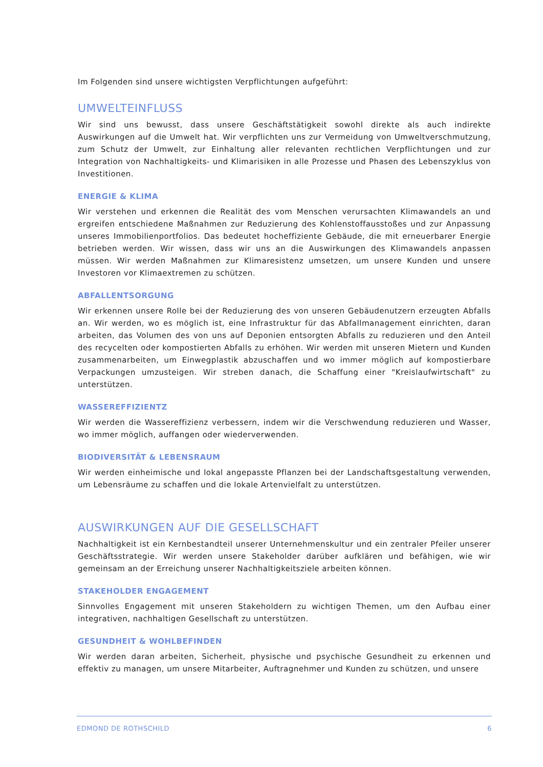Im Folgenden sind unsere wichtigsten Verpflichtungen aufgeführt:
UMWELTEINFLUSS
Wir sind uns bewusst, dass unsere Geschäftstätigkeit sowohl direkte als auch indirekte Auswirkungen auf die Umwelt hat. Wir verpflichten uns zur Vermeidung von Umweltverschmutzung, zum Schutz der Umwelt, zur Einhaltung aller relevanten rechtlichen Verpflichtungen und zur Integration von Nachhaltigkeits- und Klimarisiken in alle Prozesse und Phasen des Lebenszyklus von Investitionen.
ENERGIE & KLIMA
Wir verstehen und erkennen die Realität des vom Menschen verursachten Klimawandels an und ergreifen entschiedene Maßnahmen zur Reduzierung des Kohlenstoffausstoßes und zur Anpassung unseres Immobilienportfolios. Das bedeutet hocheffiziente Gebäude, die mit erneuerbarer Energie betrieben werden. Wir wissen, dass wir uns an die Auswirkungen des Klimawandels anpassen müssen. Wir werden Maßnahmen zur Klimaresistenz umsetzen, um unsere Kunden und unsere Investoren vor Klimaextremen zu schützen.
ABFALLENTSORGUNG
Wir erkennen unsere Rolle bei der Reduzierung des von unseren Gebäudenutzern erzeugten Abfalls an. Wir werden, wo es möglich ist, eine Infrastruktur für das Abfallmanagement einrichten, daran arbeiten, das Volumen des von uns auf Deponien entsorgten Abfalls zu reduzieren und den Anteil des recycelten oder kompostierten Abfalls zu erhöhen. Wir werden mit unseren Mietern und Kunden zusammenarbeiten, um Einwegplastik abzuschaffen und wo immer möglich auf kompostierbare Verpackungen umzusteigen. Wir streben danach, die Schaffung einer "Kreislaufwirtschaft" zu unterstützen.
WASSEREFFIZIENTZ
Wir werden die Wassereffizienz verbessern, indem wir die Verschwendung reduzieren und Wasser, wo immer möglich, auffangen oder wiederverwenden.
BIODIVERSITÄT & LEBENSRAUM
Wir werden einheimische und lokal angepasste Pflanzen bei der Landschaftsgestaltung verwenden, um Lebensräume zu schaffen und die lokale Artenvielfalt zu unterstützen.
AUSWIRKUNGEN AUF DIE GESELLSCHAFT
Nachhaltigkeit ist ein Kernbestandteil unserer Unternehmenskultur und ein zentraler Pfeiler unserer Geschäftsstrategie. Wir werden unsere Stakeholder darüber aufklären und befähigen, wie wir gemeinsam an der Erreichung unserer Nachhaltigkeitsziele arbeiten können.
STAKEHOLDER ENGAGEMENT
Sinnvolles Engagement mit unseren Stakeholdern zu wichtigen Themen, um den Aufbau einer integrativen, nachhaltigen Gesellschaft zu unterstützen.
GESUNDHEIT & WOHLBEFINDEN
Wir werden daran arbeiten, Sicherheit, physische und psychische Gesundheit zu erkennen und effektiv zu managen, um unsere Mitarbeiter, Auftragnehmer und Kunden zu schützen, und unsere
EDMOND DE ROTHSCHILD 6